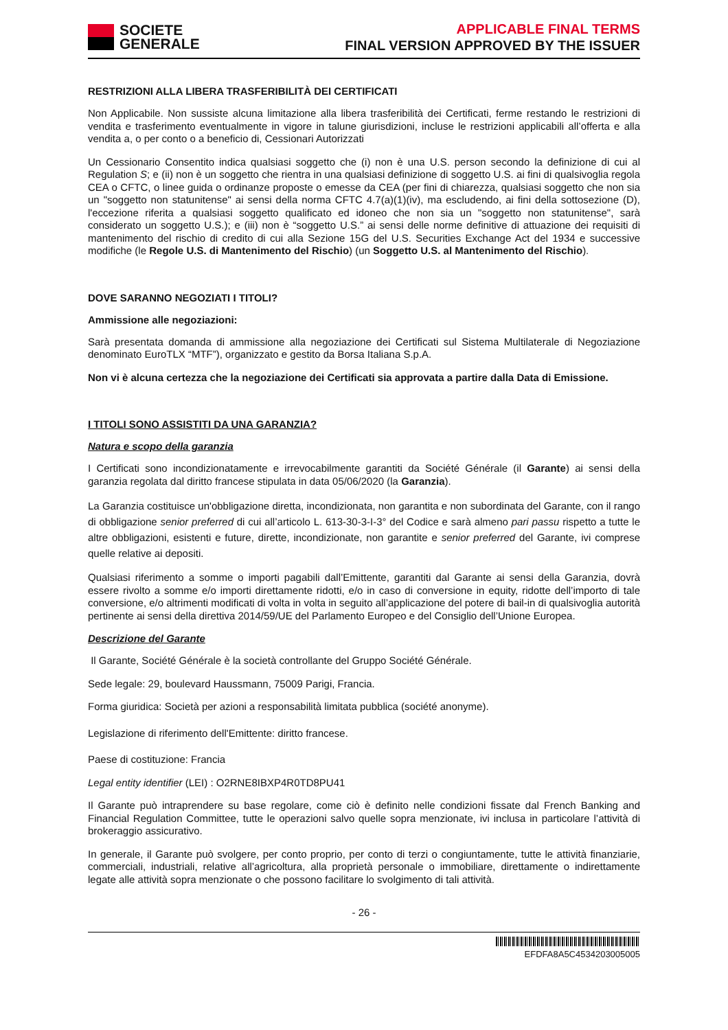SOCIETE
GENERALE
APPLICABLE FINAL TERMS
FINAL VERSION APPROVED BY THE ISSUER
RESTRIZIONI ALLA LIBERA TRASFERIBILITÀ DEI CERTIFICATI
Non Applicabile. Non sussiste alcuna limitazione alla libera trasferibilità dei Certificati, ferme restando le restrizioni di vendita e trasferimento eventualmente in vigore in talune giurisdizioni, incluse le restrizioni applicabili all’offerta e alla vendita a, o per conto o a beneficio di, Cessionari Autorizzati
Un Cessionario Consentito indica qualsiasi soggetto che (i) non è una U.S. person secondo la definizione di cui al Regulation S; e (ii) non è un soggetto che rientra in una qualsiasi definizione di soggetto U.S. ai fini di qualsivoglia regola CEA o CFTC, o linee guida o ordinanze proposte o emesse da CEA (per fini di chiarezza, qualsiasi soggetto che non sia un "soggetto non statunitense" ai sensi della norma CFTC 4.7(a)(1)(iv), ma escludendo, ai fini della sottosezione (D), l'eccezione riferita a qualsiasi soggetto qualificato ed idoneo che non sia un "soggetto non statunitense", sarà considerato un soggetto U.S.); e (iii) non è “soggetto U.S.” ai sensi delle norme definitive di attuazione dei requisiti di mantenimento del rischio di credito di cui alla Sezione 15G del U.S. Securities Exchange Act del 1934 e successive modifiche (le Regole U.S. di Mantenimento del Rischio) (un Soggetto U.S. al Mantenimento del Rischio).
DOVE SARANNO NEGOZIATI I TITOLI?
Ammissione alle negoziazioni:
Sarà presentata domanda di ammissione alla negoziazione dei Certificati sul Sistema Multilaterale di Negoziazione denominato EuroTLX “MTF”), organizzato e gestito da Borsa Italiana S.p.A.
Non vi è alcuna certezza che la negoziazione dei Certificati sia approvata a partire dalla Data di Emissione.
I TITOLI SONO ASSISTITI DA UNA GARANZIA?
Natura e scopo della garanzia
I Certificati sono incondizionatamente e irrevocabilmente garantiti da Société Générale (il Garante) ai sensi della garanzia regolata dal diritto francese stipulata in data 05/06/2020 (la Garanzia).
La Garanzia costituisce un'obbligazione diretta, incondizionata, non garantita e non subordinata del Garante, con il rango di obbligazione senior preferred di cui all’articolo L. 613-30-3-I-3° del Codice e sarà almeno pari passu rispetto a tutte le altre obbligazioni, esistenti e future, dirette, incondizionate, non garantite e senior preferred del Garante, ivi comprese quelle relative ai depositi.
Qualsiasi riferimento a somme o importi pagabili dall’Emittente, garantiti dal Garante ai sensi della Garanzia, dovrà essere rivolto a somme e/o importi direttamente ridotti, e/o in caso di conversione in equity, ridotte dell’importo di tale conversione, e/o altrimenti modificati di volta in volta in seguito all’applicazione del potere di bail-in di qualsivoglia autorità pertinente ai sensi della direttiva 2014/59/UE del Parlamento Europeo e del Consiglio dell’Unione Europea.
Descrizione del Garante
Il Garante, Société Générale è la società controllante del Gruppo Société Générale.
Sede legale: 29, boulevard Haussmann, 75009 Parigi, Francia.
Forma giuridica: Società per azioni a responsabilità limitata pubblica (société anonyme).
Legislazione di riferimento dell'Emittente: diritto francese.
Paese di costituzione: Francia
Legal entity identifier (LEI) : O2RNE8IBXP4R0TD8PU41
Il Garante può intraprendere su base regolare, come ciò è definito nelle condizioni fissate dal French Banking and Financial Regulation Committee, tutte le operazioni salvo quelle sopra menzionate, ivi inclusa in particolare l’attività di brokeraggio assicurativo.
In generale, il Garante può svolgere, per conto proprio, per conto di terzi o congiuntamente, tutte le attività finanziarie, commerciali, industriali, relative all’agricoltura, alla proprietà personale o immobiliare, direttamente o indirettamente legate alle attività sopra menzionate o che possono facilitare lo svolgimento di tali attività.
- 26 -
EFDFA8A5C4534203005005